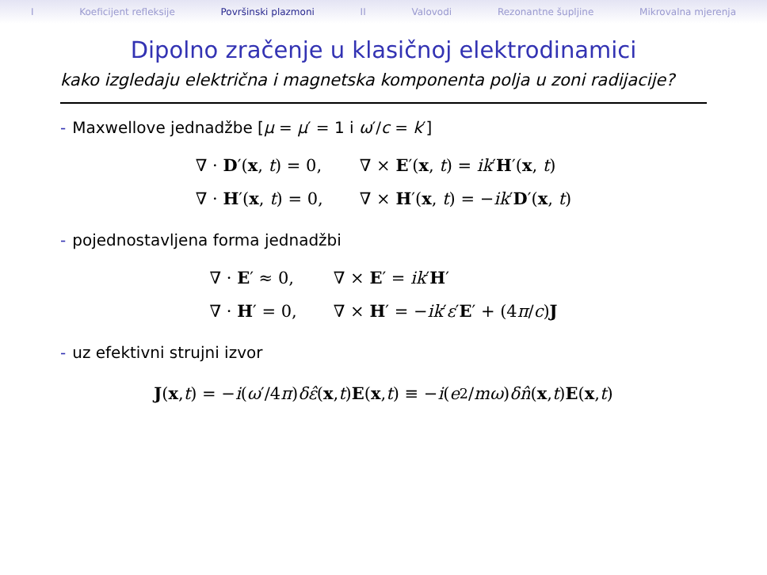I Koeficijent refleksije Površinski plazmoni II Valovodi Rezonantne šupljine Mikrovalna mjerenja
Dipolno zračenje u klasičnoj elektrodinamici
kako izgledaju električna i magnetska komponenta polja u zoni radijacije?
- Maxwellove jednadžbe [μ = μ′ = 1 i ω′/c = k′]
| ∇ · D ′( x , t ) = 0, | ∇ × E ′( x , t ) = ik ′ H ′( x , t ) |
| ∇ · H ′( x , t ) = 0, | ∇ × H ′( x , t ) = − ik ′ D ′( x , t ) |
- pojednostavljena forma jednadžbi
| ∇ · E ′ ≈ 0, | ∇ × E ′ = ik ′ H ′ |
| ∇ · H ′ = 0, | ∇ × H ′ = − ik ′ ε ′ E ′ + (4 π / c ) J |
- uz efektivni strujni izvor
J (x, t) = − i (ω ′/4 π) δε̂ (x, t) E (x, t) ≡ − i (e<sup>2</sup>/ mω) δn̂ (x, t) E (x, t)